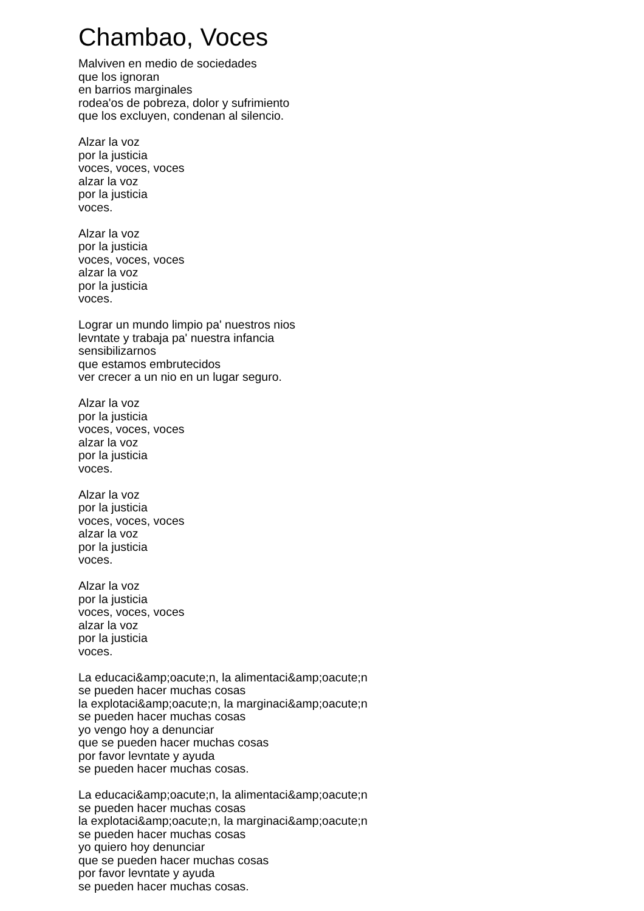Chambao, Voces
Malviven en medio de sociedades
que los ignoran
en barrios marginales
rodea'os de pobreza, dolor y sufrimiento
que los excluyen, condenan al silencio.
Alzar la voz
por la justicia
voces, voces, voces
alzar la voz
por la justicia
voces.
Alzar la voz
por la justicia
voces, voces, voces
alzar la voz
por la justicia
voces.
Lograr un mundo limpio pa' nuestros nios
levntate y trabaja pa' nuestra infancia
sensibilizarnos
que estamos embrutecidos
ver crecer a un nio en un lugar seguro.
Alzar la voz
por la justicia
voces, voces, voces
alzar la voz
por la justicia
voces.
Alzar la voz
por la justicia
voces, voces, voces
alzar la voz
por la justicia
voces.
Alzar la voz
por la justicia
voces, voces, voces
alzar la voz
por la justicia
voces.
La educaci&amp;oacute;n, la alimentaci&amp;oacute;n
se pueden hacer muchas cosas
la explotaci&amp;oacute;n, la marginaci&amp;oacute;n
se pueden hacer muchas cosas
yo vengo hoy a denunciar
que se pueden hacer muchas cosas
por favor levntate y ayuda
se pueden hacer muchas cosas.
La educaci&amp;oacute;n, la alimentaci&amp;oacute;n
se pueden hacer muchas cosas
la explotaci&amp;oacute;n, la marginaci&amp;oacute;n
se pueden hacer muchas cosas
yo quiero hoy denunciar
que se pueden hacer muchas cosas
por favor levntate y ayuda
se pueden hacer muchas cosas.